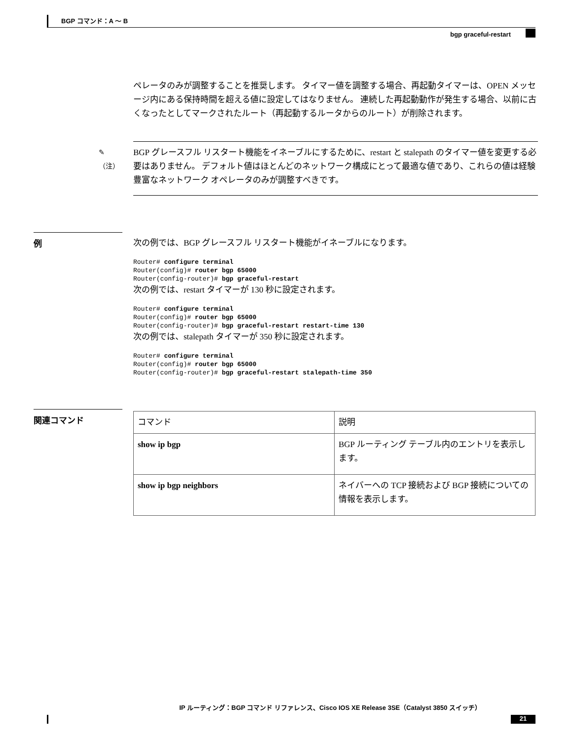BGP コマンド：A ～ B
bgp graceful-restart
ペレータのみが調整することを推奨します。 タイマー値を調整する場合、再起動タイマーは、OPEN メッセージ内にある保持時間を超える値に設定してはなりません。 連続した再起動動作が発生する場合、以前に古くなったとしてマークされたルート（再起動するルータからのルート）が削除されます。
✎
（注）
BGP グレースフル リスタート機能をイネーブルにするために、restart と stalepath のタイマー値を変更する必要はありません。 デフォルト値はほとんどのネットワーク構成にとって最適な値であり、これらの値は経験豊富なネットワーク オペレータのみが調整すべきです。
例
次の例では、BGP グレースフル リスタート機能がイネーブルになります。
Router# configure terminal
Router(config)# router bgp 65000
Router(config-router)# bgp graceful-restart
次の例では、restart タイマーが 130 秒に設定されます。
Router# configure terminal
Router(config)# router bgp 65000
Router(config-router)# bgp graceful-restart restart-time 130
次の例では、stalepath タイマーが 350 秒に設定されます。
Router# configure terminal
Router(config)# router bgp 65000
Router(config-router)# bgp graceful-restart stalepath-time 350
関連コマンド
| コマンド | 説明 |
| --- | --- |
| show ip bgp | BGP ルーティング テーブル内のエントリを表示します。 |
| show ip bgp neighbors | ネイバーへの TCP 接続および BGP 接続についての情報を表示します。 |
IP ルーティング：BGP コマンド リファレンス、Cisco IOS XE Release 3SE（Catalyst 3850 スイッチ）
21